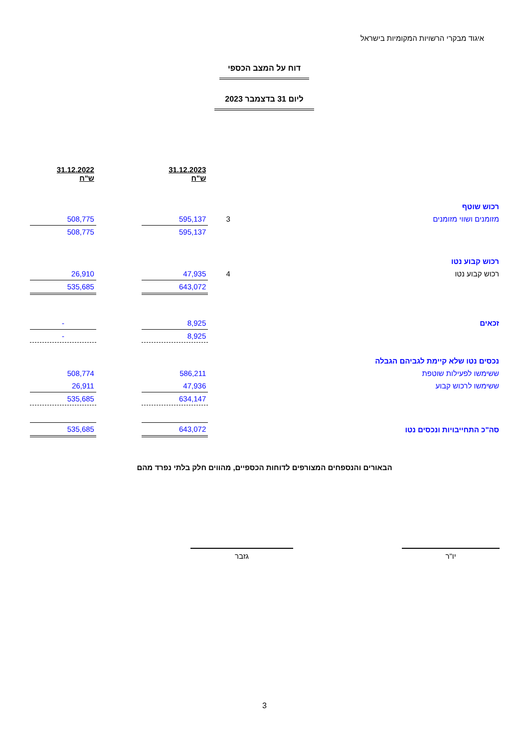איגוד מבקרי הרשויות המקומיות בישראל
דוח על המצב הכספי
ליום 31 בדצמבר 2023
| | | 31.12.2023 ש"ח | | 31.12.2022 ש"ח |
| רכוש שוטף | | | | |
| מזומנים ושווי מזומנים | 3 | 595,137 | | 508,775 |
| | | 595,137 | | 508,775 |
| רכוש קבוע נטו | | | | |
| רכוש קבוע נטו | 4 | 47,935 | | 26,910 |
| | | 643,072 | | 535,685 |
| זכאים | | 8,925 | | - |
| | | 8,925 | | - |
| נכסים נטו שלא קיימת לגביהם הגבלה | | | | |
| ששימשו לפעילות שוטפת | | 586,211 | | 508,774 |
| ששימשו לרכוש קבוע | | 47,936 | | 26,911 |
| | | 634,147 | | 535,685 |
| סה"כ התחייבויות ונכסים נטו | | 643,072 | | 535,685 |
הבאורים והנספחים המצורפים לדוחות הכספיים, מהווים חלק בלתי נפרד מהם
יו"ר
גזבר
3